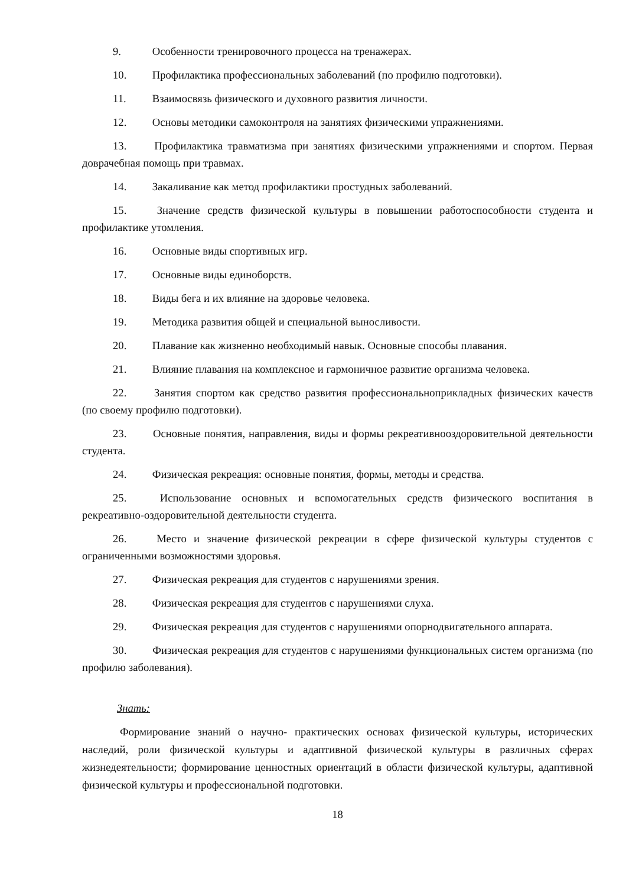9. Особенности тренировочного процесса на тренажерах.
10. Профилактика профессиональных заболеваний (по профилю подготовки).
11. Взаимосвязь физического и духовного развития личности.
12. Основы методики самоконтроля на занятиях физическими упражнениями.
13. Профилактика травматизма при занятиях физическими упражнениями и спортом. Первая доврачебная помощь при травмах.
14. Закаливание как метод профилактики простудных заболеваний.
15. Значение средств физической культуры в повышении работоспособности студента и профилактике утомления.
16. Основные виды спортивных игр.
17. Основные виды единоборств.
18. Виды бега и их влияние на здоровье человека.
19. Методика развития общей и специальной выносливости.
20. Плавание как жизненно необходимый навык. Основные способы плавания.
21. Влияние плавания на комплексное и гармоничное развитие организма человека.
22. Занятия спортом как средство развития профессиональноприкладных физических качеств (по своему профилю подготовки).
23. Основные понятия, направления, виды и формы рекреативнооздоровительной деятельности студента.
24. Физическая рекреация: основные понятия, формы, методы и средства.
25. Использование основных и вспомогательных средств физического воспитания в рекреативно-оздоровительной деятельности студента.
26. Место и значение физической рекреации в сфере физической культуры студентов с ограниченными возможностями здоровья.
27. Физическая рекреация для студентов с нарушениями зрения.
28. Физическая рекреация для студентов с нарушениями слуха.
29. Физическая рекреация для студентов с нарушениями опорнодвигательного аппарата.
30. Физическая рекреация для студентов с нарушениями функциональных систем организма (по профилю заболевания).
Знать:
Формирование знаний о научно- практических основах физической культуры, исторических наследий, роли физической культуры и адаптивной физической культуры в различных сферах жизнедеятельности; формирование ценностных ориентаций в области физической культуры, адаптивной физической культуры и профессиональной подготовки.
18